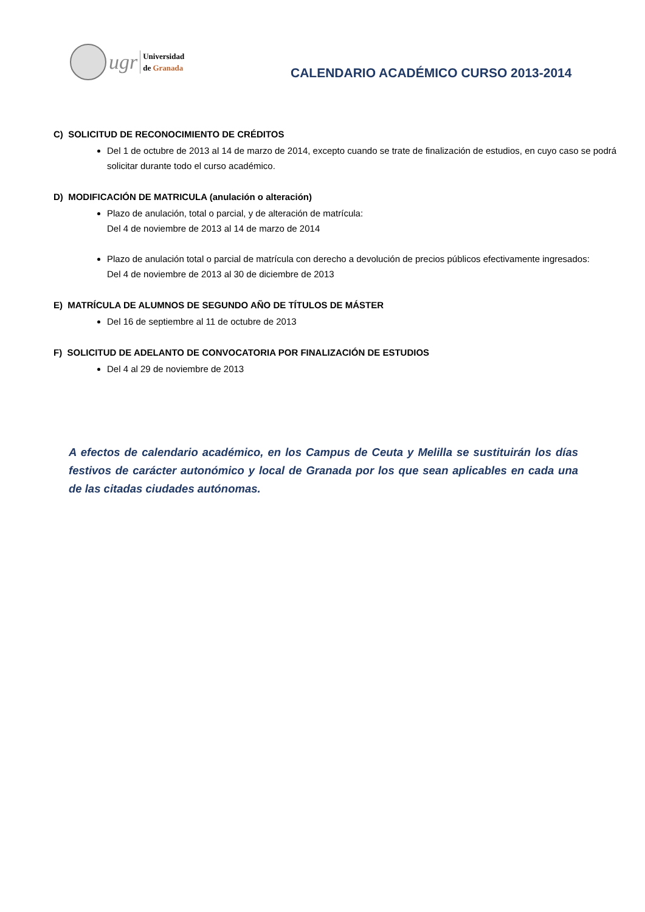ugr
Universidad
de Granada
CALENDARIO ACADÉMICO CURSO 2013-2014
C) SOLICITUD DE RECONOCIMIENTO DE CRÉDITOS
Del 1 de octubre de 2013 al 14 de marzo de 2014, excepto cuando se trate de finalización de estudios, en cuyo caso se podrá solicitar durante todo el curso académico.
D) MODIFICACIÓN DE MATRICULA (anulación o alteración)
Plazo de anulación, total o parcial, y de alteración de matrícula:
Del 4 de noviembre de 2013 al 14 de marzo de 2014
Plazo de anulación total o parcial de matrícula con derecho a devolución de precios públicos efectivamente ingresados:
Del 4 de noviembre de 2013 al 30 de diciembre de 2013
E) MATRÍCULA DE ALUMNOS DE SEGUNDO AÑO DE TÍTULOS DE MÁSTER
Del 16 de septiembre al 11 de octubre de 2013
F) SOLICITUD DE ADELANTO DE CONVOCATORIA POR FINALIZACIÓN DE ESTUDIOS
Del 4 al 29 de noviembre de 2013
A efectos de calendario académico, en los Campus de Ceuta y Melilla se sustituirán los días festivos de carácter autonómico y local de Granada por los que sean aplicables en cada una de las citadas ciudades autónomas.